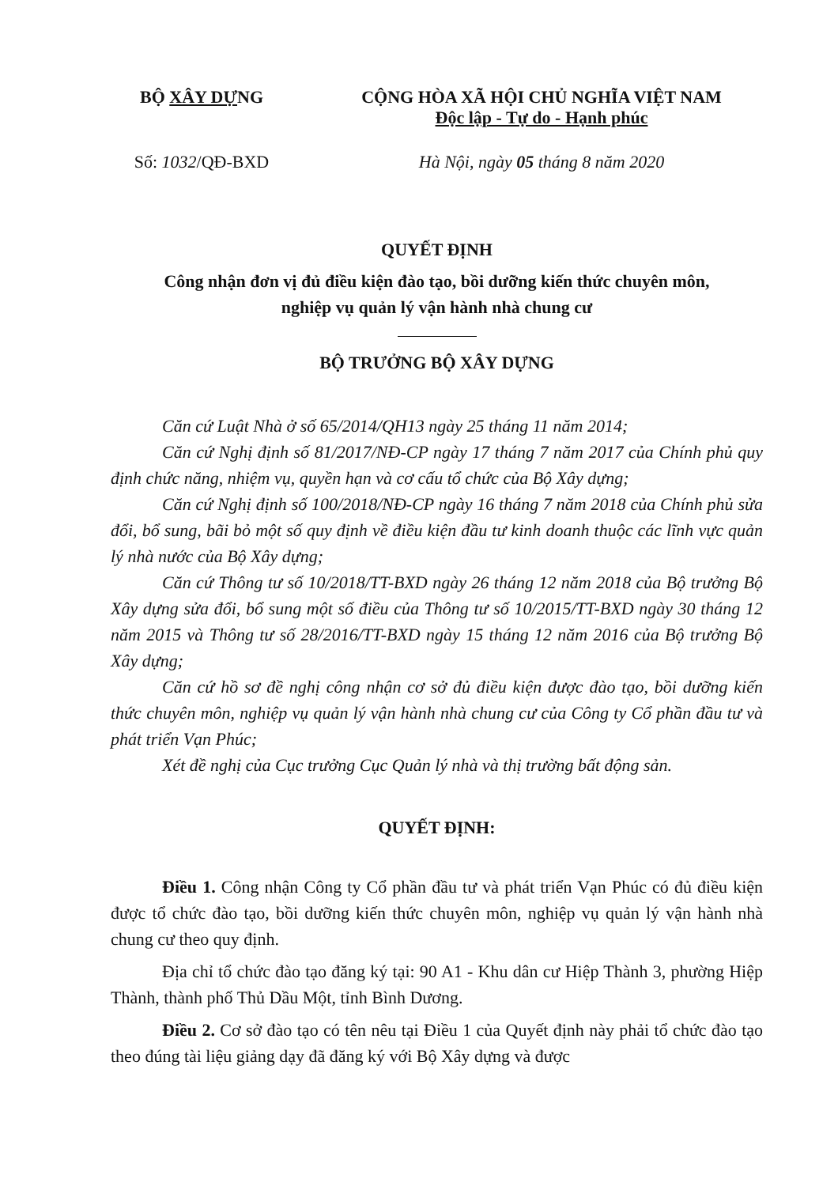BỘ XÂY DỰNG CỘNG HÒA XÃ HỘI CHỦ NGHĨA VIỆT NAM
Độc lập - Tự do - Hạnh phúc
Số: 1032/QĐ-BXD Hà Nội, ngày 05 tháng 8 năm 2020
QUYẾT ĐỊNH
Công nhận đơn vị đủ điều kiện đào tạo, bồi dưỡng kiến thức chuyên môn,
nghiệp vụ quản lý vận hành nhà chung cư
BỘ TRƯỞNG BỘ XÂY DỰNG
Căn cứ Luật Nhà ở số 65/2014/QH13 ngày 25 tháng 11 năm 2014;
Căn cứ Nghị định số 81/2017/NĐ-CP ngày 17 tháng 7 năm 2017 của Chính phủ quy định chức năng, nhiệm vụ, quyền hạn và cơ cấu tổ chức của Bộ Xây dựng;
Căn cứ Nghị định số 100/2018/NĐ-CP ngày 16 tháng 7 năm 2018 của Chính phủ sửa đổi, bổ sung, bãi bỏ một số quy định về điều kiện đầu tư kinh doanh thuộc các lĩnh vực quản lý nhà nước của Bộ Xây dựng;
Căn cứ Thông tư số 10/2018/TT-BXD ngày 26 tháng 12 năm 2018 của Bộ trưởng Bộ Xây dựng sửa đổi, bổ sung một số điều của Thông tư số 10/2015/TT-BXD ngày 30 tháng 12 năm 2015 và Thông tư số 28/2016/TT-BXD ngày 15 tháng 12 năm 2016 của Bộ trưởng Bộ Xây dựng;
Căn cứ hồ sơ đề nghị công nhận cơ sở đủ điều kiện được đào tạo, bồi dưỡng kiến thức chuyên môn, nghiệp vụ quản lý vận hành nhà chung cư của Công ty Cổ phần đầu tư và phát triển Vạn Phúc;
Xét đề nghị của Cục trưởng Cục Quản lý nhà và thị trường bất động sản.
QUYẾT ĐỊNH:
Điều 1. Công nhận Công ty Cổ phần đầu tư và phát triển Vạn Phúc có đủ điều kiện được tổ chức đào tạo, bồi dưỡng kiến thức chuyên môn, nghiệp vụ quản lý vận hành nhà chung cư theo quy định.
Địa chỉ tổ chức đào tạo đăng ký tại: 90 A1 - Khu dân cư Hiệp Thành 3, phường Hiệp Thành, thành phố Thủ Dầu Một, tỉnh Bình Dương.
Điều 2. Cơ sở đào tạo có tên nêu tại Điều 1 của Quyết định này phải tổ chức đào tạo theo đúng tài liệu giảng dạy đã đăng ký với Bộ Xây dựng và được